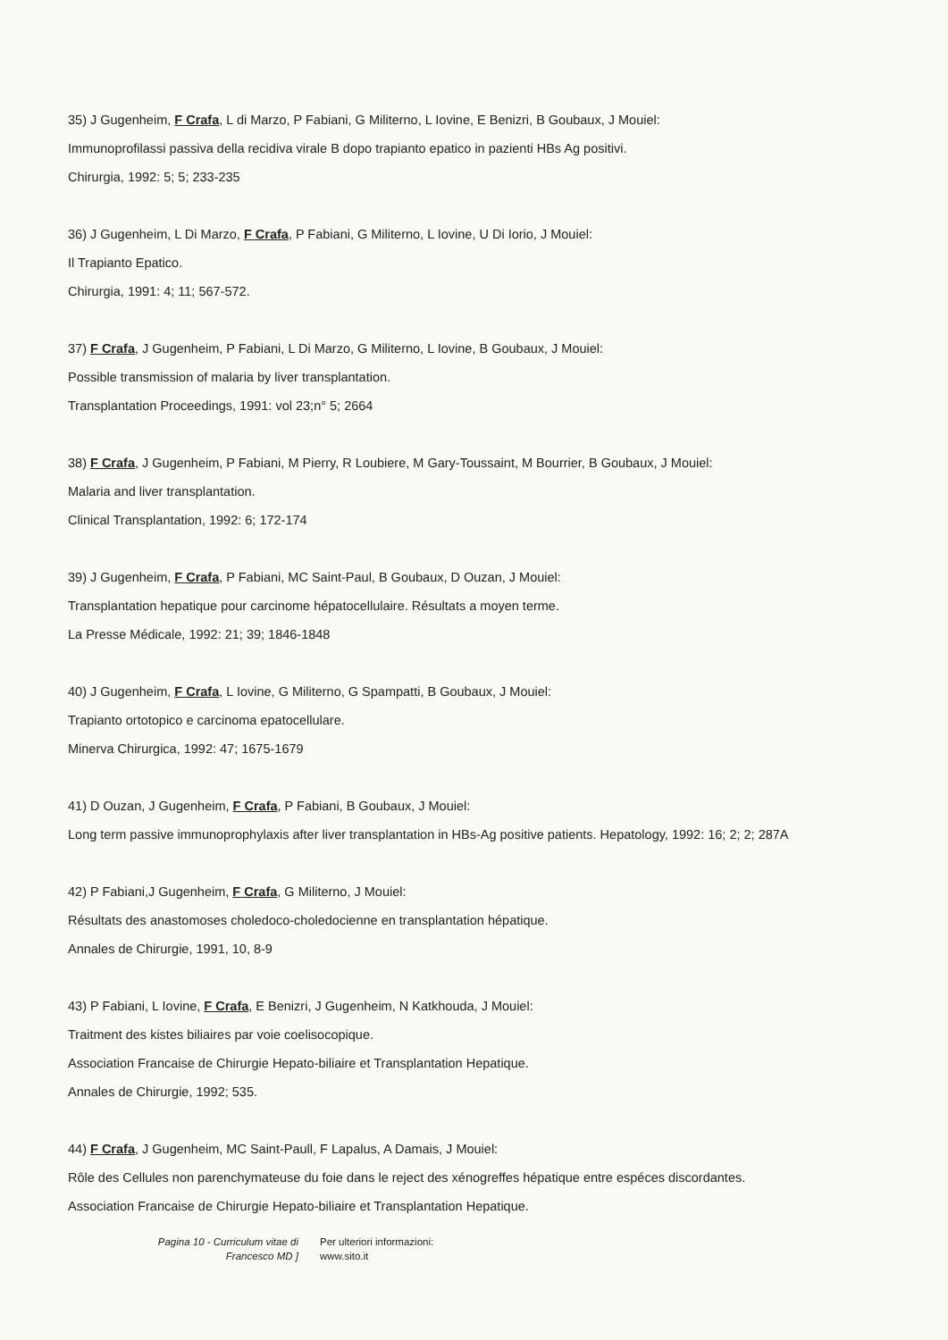35) J Gugenheim, F Crafa, L di Marzo, P Fabiani, G Militerno, L Iovine, E Benizri, B Goubaux, J Mouiel:
Immunoprofilassi passiva della recidiva virale B dopo trapianto epatico in pazienti HBs Ag positivi.
Chirurgia, 1992: 5; 5; 233-235
36) J Gugenheim, L Di Marzo, F Crafa, P Fabiani, G Militerno, L Iovine, U Di Iorio, J Mouiel:
Il Trapianto Epatico.
Chirurgia, 1991: 4; 11; 567-572.
37) F Crafa, J Gugenheim, P Fabiani, L Di Marzo, G Militerno, L Iovine, B Goubaux, J Mouiel:
Possible transmission of malaria by liver transplantation.
Transplantation Proceedings, 1991: vol 23;n° 5; 2664
38) F Crafa, J Gugenheim, P Fabiani, M Pierry, R Loubiere, M Gary-Toussaint, M Bourrier, B Goubaux, J Mouiel:
Malaria and liver transplantation.
Clinical Transplantation, 1992: 6; 172-174
39) J Gugenheim, F Crafa, P Fabiani, MC Saint-Paul, B Goubaux, D Ouzan, J Mouiel:
Transplantation hepatique pour carcinome hépatocellulaire. Résultats a moyen terme.
La Presse Médicale, 1992: 21; 39; 1846-1848
40) J Gugenheim, F Crafa, L Iovine, G Militerno, G Spampatti, B Goubaux, J Mouiel:
Trapianto ortotopico e carcinoma epatocellulare.
Minerva Chirurgica, 1992: 47; 1675-1679
41) D Ouzan, J Gugenheim, F Crafa, P Fabiani, B Goubaux, J Mouiel:
Long term passive immunoprophylaxis after liver transplantation in HBs-Ag positive patients. Hepatology, 1992: 16; 2; 2; 287A
42) P Fabiani,J Gugenheim, F Crafa, G Militerno, J Mouiel:
Résultats des anastomoses choledoco-choledocienne en transplantation hépatique.
Annales de Chirurgie, 1991, 10, 8-9
43) P Fabiani, L Iovine, F Crafa, E Benizri, J Gugenheim, N Katkhouda, J Mouiel:
Traitment des kistes biliaires par voie coelisocopique.
Association Francaise de Chirurgie Hepato-biliaire et Transplantation Hepatique.
Annales de Chirurgie, 1992; 535.
44) F Crafa, J Gugenheim, MC Saint-Paull, F Lapalus, A Damais, J Mouiel:
Rôle des Cellules non parenchymateuse du foie dans le reject des xénogreffes hépatique entre espéces discordantes.
Association Francaise de Chirurgie Hepato-biliaire et Transplantation Hepatique.
Pagina 10 - Curriculum vitae di
Francesco MD ]
Per ulteriori informazioni:
www.sito.it